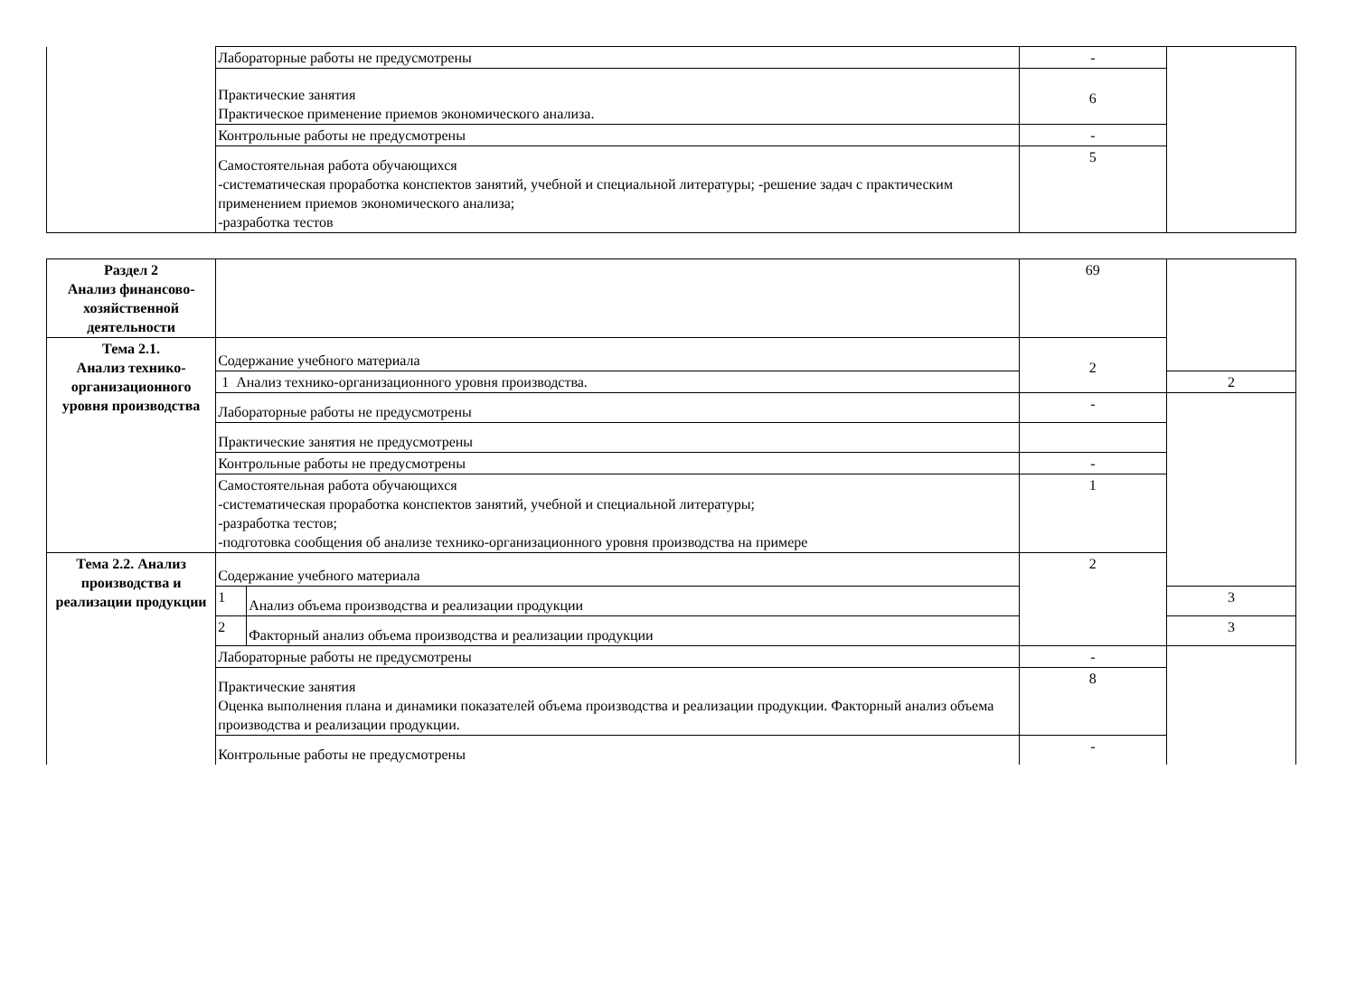| | Лабораторные работы не предусмотрены | - | |
| | Практические занятия Практическое применение приемов экономического анализа. | 6 | |
| | Контрольные работы не предусмотрены | - | |
| | Самостоятельная работа обучающихся -систематическая проработка конспектов занятий, учебной и специальной литературы; -решение задач с практическим применением приемов экономического анализа; -разработка тестов | 5 | |
| Раздел 2 Анализ финансово-хозяйственной деятельности | | | 69 | |
| Тема 2.1. Анализ технико-организационного уровня производства | Содержание учебного материала | | 2 | |
| | 1 Анализ технико-организационного уровня производства. | | | 2 |
| | Лабораторные работы не предусмотрены | | - | |
| | Практические занятия не предусмотрены | | | |
| | Контрольные работы не предусмотрены | | - | |
| | Самостоятельная работа обучающихся -систематическая проработка конспектов занятий, учебной и специальной литературы; -разработка тестов; -подготовка сообщения об анализе технико-организационного уровня производства на примере | | 1 | |
| Тема 2.2. Анализ производства и реализации продукции | Содержание учебного материала | | 2 | |
| | 1 | Анализ объема производства и реализации продукции | | 3 |
| | 2 | Факторный анализ объема производства и реализации продукции | | 3 |
| | Лабораторные работы не предусмотрены | | - | |
| | Практические занятия Оценка выполнения плана и динамики показателей объема производства и реализации продукции. Факторный анализ объема производства и реализации продукции. | | 8 | |
| | Контрольные работы не предусмотрены | | - | |